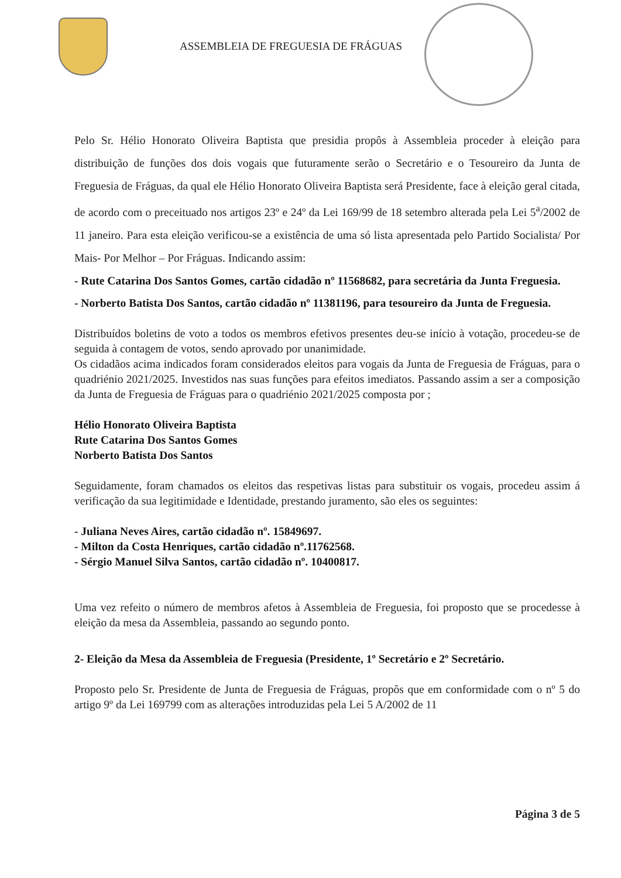ASSEMBLEIA DE FREGUESIA DE FRÁGUAS
Pelo Sr. Hélio Honorato Oliveira Baptista que presidia propôs à Assembleia proceder à eleição para distribuição de funções dos dois vogais que futuramente serão o Secretário e o Tesoureiro da Junta de Freguesia de Fráguas, da qual ele Hélio Honorato Oliveira Baptista será Presidente, face à eleição geral citada, de acordo com o preceituado nos artigos 23º e 24º da Lei 169/99 de 18 setembro alterada pela Lei 5<sup>a</sup>/2002 de 11 janeiro. Para esta eleição verificou-se a existência de uma só lista apresentada pelo Partido Socialista/ Por Mais- Por Melhor – Por Fráguas. Indicando assim:
- Rute Catarina Dos Santos Gomes, cartão cidadão nº 11568682, para secretária da Junta Freguesia.
- Norberto Batista Dos Santos, cartão cidadão nº 11381196, para tesoureiro da Junta de Freguesia.
Distribuídos boletins de voto a todos os membros efetivos presentes deu-se início à votação, procedeu-se de seguida à contagem de votos, sendo aprovado por unanimidade.
Os cidadãos acima indicados foram considerados eleitos para vogais da Junta de Freguesia de Fráguas, para o quadriénio 2021/2025. Investidos nas suas funções para efeitos imediatos. Passando assim a ser a composição da Junta de Freguesia de Fráguas para o quadriénio 2021/2025 composta por ;
Hélio Honorato Oliveira Baptista
Rute Catarina Dos Santos Gomes
Norberto Batista Dos Santos
Seguidamente, foram chamados os eleitos das respetivas listas para substituir os vogais, procedeu assim á verificação da sua legitimidade e Identidade, prestando juramento, são eles os seguintes:
- Juliana Neves Aires, cartão cidadão nº. 15849697.
- Milton da Costa Henriques, cartão cidadão nº.11762568.
- Sérgio Manuel Silva Santos, cartão cidadão nº. 10400817.
Uma vez refeito o número de membros afetos à Assembleia de Freguesia, foi proposto que se procedesse à eleição da mesa da Assembleia, passando ao segundo ponto.
2- Eleição da Mesa da Assembleia de Freguesia (Presidente, 1º Secretário e 2º Secretário.
Proposto pelo Sr. Presidente de Junta de Freguesia de Fráguas, propôs que em conformidade com o nº 5 do artigo 9º da Lei 169799 com as alterações introduzidas pela Lei 5 A/2002 de 11
Página 3 de 5